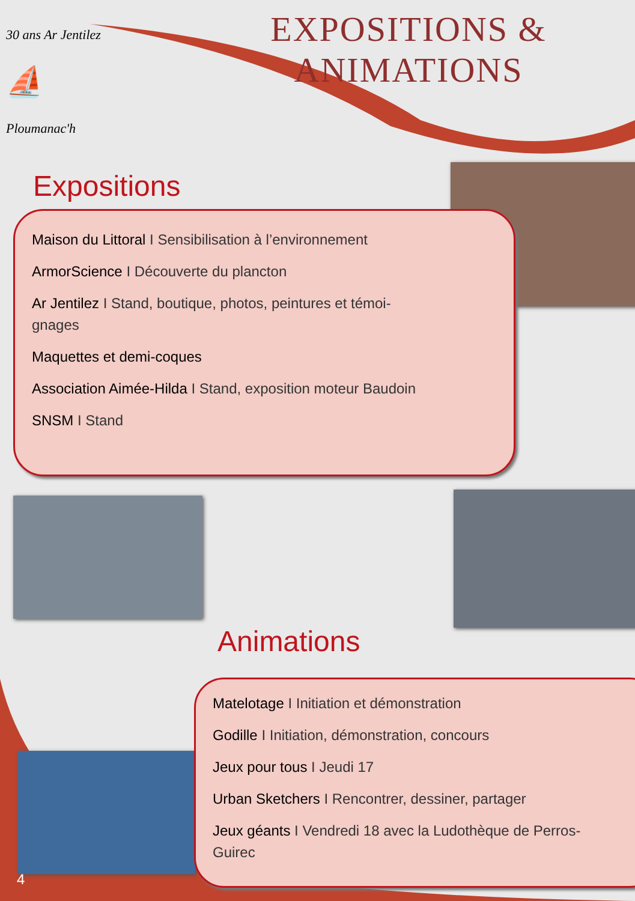EXPOSITIONS &
ANIMATIONS
30 ans Ar Jentilez
⛵
Ploumanac'h
Expositions
Maison du Littoral I Sensibilisation à l’environnement
ArmorScience I Découverte du plancton
Ar Jentilez I Stand, boutique, photos, peintures et témoi-
gnages
Maquettes et demi-coques
Association Aimée-Hilda I Stand, exposition moteur Baudoin
SNSM I Stand
Animations
Matelotage I Initiation et démonstration
Godille I Initiation, démonstration, concours
Jeux pour tous I Jeudi 17
Urban Sketchers I Rencontrer, dessiner, partager
Jeux géants I Vendredi 18 avec la Ludothèque de Perros-
Guirec
4